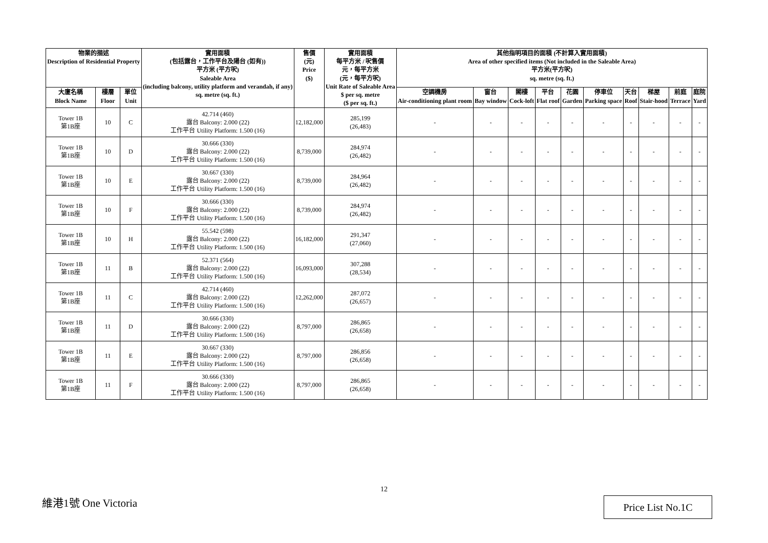| 物業的描述 Description of Residential Property | | | 實用面積 (包括露台，工作平台及陽台 (如有)) 平方米 (平方呎) Saleable Area (including balcony, utility platform and verandah, if any) sq. metre (sq. ft.) | 售價 (元) Price ($) | 實用面積 每平方米 / 呎售價 元，每平方米 (元，每平方呎) Unit Rate of Saleable Area $ per sq. metre ($ per sq. ft.) | 其他指明項目的面積 (不計算入實用面積) Area of other specified items (Not included in the Saleable Area) 平方米(平方呎) sq. metre (sq. ft.) | | | | | | | | | |
| --- | --- | --- | --- | --- | --- | --- | --- | --- | --- | --- | --- | --- | --- | --- | --- |
| 大廈名稱 Block Name | 樓層 Floor | 單位 Unit | | | | 空調機房 Air-conditioning plant room | 窗台 Bay window | 閣樓 Cock-loft | 平台 Flat roof | 花園 Garden | 停車位 Parking space | 天台 Roof | 梯屋 Stair-hood | 前庭 Terrace | 庭院 Yard |
| Tower 1B 第1B座 | 10 | C | 42.714 (460) 露台 Balcony: 2.000 (22) 工作平台 Utility Platform: 1.500 (16) | 12,182,000 | 285,199 (26,483) | - | - | - | - | - | - | - | - | - | - |
| Tower 1B 第1B座 | 10 | D | 30.666 (330) 露台 Balcony: 2.000 (22) 工作平台 Utility Platform: 1.500 (16) | 8,739,000 | 284,974 (26,482) | - | - | - | - | - | - | - | - | - | - |
| Tower 1B 第1B座 | 10 | E | 30.667 (330) 露台 Balcony: 2.000 (22) 工作平台 Utility Platform: 1.500 (16) | 8,739,000 | 284,964 (26,482) | - | - | - | - | - | - | - | - | - | - |
| Tower 1B 第1B座 | 10 | F | 30.666 (330) 露台 Balcony: 2.000 (22) 工作平台 Utility Platform: 1.500 (16) | 8,739,000 | 284,974 (26,482) | - | - | - | - | - | - | - | - | - | - |
| Tower 1B 第1B座 | 10 | H | 55.542 (598) 露台 Balcony: 2.000 (22) 工作平台 Utility Platform: 1.500 (16) | 16,182,000 | 291,347 (27,060) | - | - | - | - | - | - | - | - | - | - |
| Tower 1B 第1B座 | 11 | B | 52.371 (564) 露台 Balcony: 2.000 (22) 工作平台 Utility Platform: 1.500 (16) | 16,093,000 | 307,288 (28,534) | - | - | - | - | - | - | - | - | - | - |
| Tower 1B 第1B座 | 11 | C | 42.714 (460) 露台 Balcony: 2.000 (22) 工作平台 Utility Platform: 1.500 (16) | 12,262,000 | 287,072 (26,657) | - | - | - | - | - | - | - | - | - | - |
| Tower 1B 第1B座 | 11 | D | 30.666 (330) 露台 Balcony: 2.000 (22) 工作平台 Utility Platform: 1.500 (16) | 8,797,000 | 286,865 (26,658) | - | - | - | - | - | - | - | - | - | - |
| Tower 1B 第1B座 | 11 | E | 30.667 (330) 露台 Balcony: 2.000 (22) 工作平台 Utility Platform: 1.500 (16) | 8,797,000 | 286,856 (26,658) | - | - | - | - | - | - | - | - | - | - |
| Tower 1B 第1B座 | 11 | F | 30.666 (330) 露台 Balcony: 2.000 (22) 工作平台 Utility Platform: 1.500 (16) | 8,797,000 | 286,865 (26,658) | - | - | - | - | - | - | - | - | - | - |
12
維港1號 One Victoria Price List No.1C